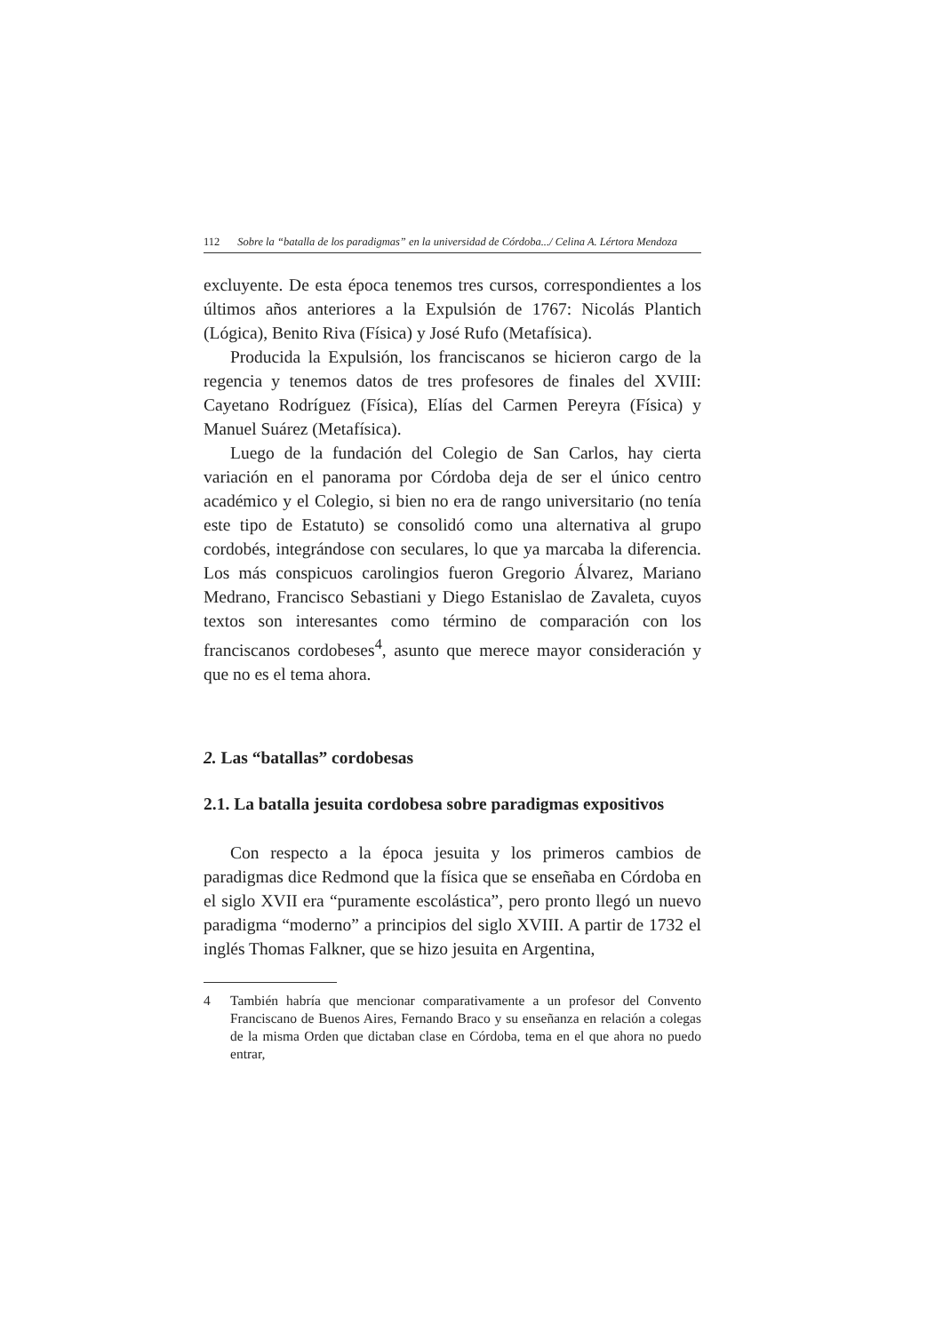112 Sobre la “batalla de los paradigmas” en la universidad de Córdoba.../ Celina A. Lértora Mendoza
excluyente. De esta época tenemos tres cursos, correspondientes a los últimos años anteriores a la Expulsión de 1767: Nicolás Plantich (Lógica), Benito Riva (Física) y José Rufo (Metafísica).
Producida la Expulsión, los franciscanos se hicieron cargo de la regencia y tenemos datos de tres profesores de finales del XVIII: Cayetano Rodríguez (Física), Elías del Carmen Pereyra (Física) y Manuel Suárez (Metafísica).
Luego de la fundación del Colegio de San Carlos, hay cierta variación en el panorama por Córdoba deja de ser el único centro académico y el Colegio, si bien no era de rango universitario (no tenía este tipo de Estatuto) se consolidó como una alternativa al grupo cordobés, integrándose con seculares, lo que ya marcaba la diferencia. Los más conspicuos carolingios fueron Gregorio Álvarez, Mariano Medrano, Francisco Sebastiani y Diego Estanislao de Zavaleta, cuyos textos son interesantes como término de comparación con los franciscanos cordobeses<sup>4</sup>, asunto que merece mayor consideración y que no es el tema ahora.
2. Las “batallas” cordobesas
2.1. La batalla jesuita cordobesa sobre paradigmas expositivos
Con respecto a la época jesuita y los primeros cambios de paradigmas dice Redmond que la física que se enseñaba en Córdoba en el siglo XVII era “puramente escolástica”, pero pronto llegó un nuevo paradigma “moderno” a principios del siglo XVIII. A partir de 1732 el inglés Thomas Falkner, que se hizo jesuita en Argentina,
4 También habría que mencionar comparativamente a un profesor del Convento Franciscano de Buenos Aires, Fernando Braco y su enseñanza en relación a colegas de la misma Orden que dictaban clase en Córdoba, tema en el que ahora no puedo entrar,